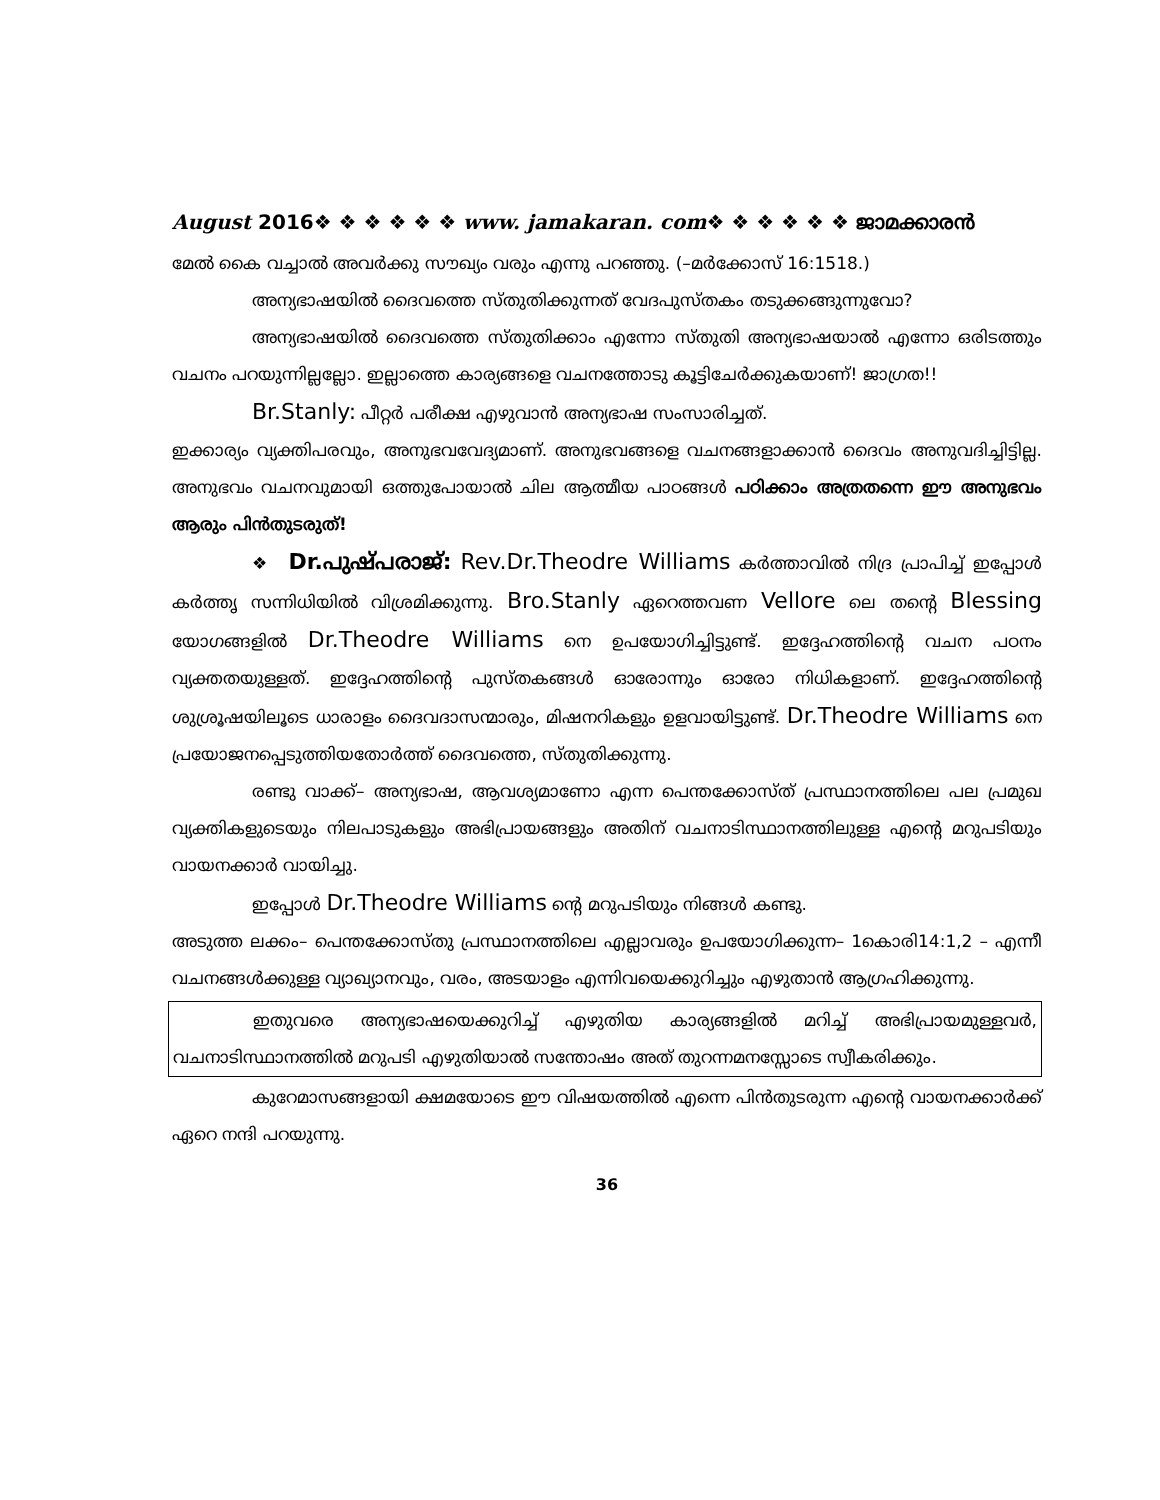August 2016❖ ❖ ❖ ❖ ❖ ❖ www. jamakaran. com❖ ❖ ❖ ❖ ❖ ❖ ജാമക്കാരൻ
മേൽ കൈ വച്ചാൽ അവർക്കു സൗഖ്യം വരും എന്നു പറഞ്ഞു. (–മർക്കോസ് 16:1518.)
അന്യഭാഷയിൽ ദൈവത്തെ സ്തുതിക്കുന്നത് വേദപുസ്തകം തടുക്കങ്ങുന്നുവോ?
അന്യഭാഷയിൽ ദൈവത്തെ സ്തുതിക്കാം എന്നോ സ്തുതി അന്യഭാഷയാൽ എന്നോ ഒരിടത്തും വചനം പറയുന്നില്ലല്ലോ. ഇല്ലാത്തെ കാര്യങ്ങളെ വചനത്തോടു കൂട്ടിചേർക്കുകയാണ്! ജാഗ്രത!!
Br.Stanly: പീറ്റർ പരീക്ഷ എഴുവാൻ അന്യഭാഷ സംസാരിച്ചത്.
ഇക്കാര്യം വ്യക്തിപരവും, അനുഭവവേദ്യമാണ്. അനുഭവങ്ങളെ വചനങ്ങളാക്കാൻ ദൈവം അനുവദിച്ചിട്ടില്ല. അനുഭവം വചനവുമായി ഒത്തുപോയാൽ ചില ആത്മീയ പാഠങ്ങൾ പഠിക്കാം അത്രതന്നെ ഈ അനുഭവം ആരും പിൻതുടരുത്!
❖ Dr.പുഷ്പരാജ്: Rev.Dr.Theodre Williams കർത്താവിൽ നിദ്ര പ്രാപിച്ച് ഇപ്പോൾ കർത്തൃ സന്നിധിയിൽ വിശ്രമിക്കുന്നു. Bro.Stanly ഏറെത്തവണ Vellore ലെ തന്റെ Blessing യോഗങ്ങളിൽ Dr.Theodre Williams നെ ഉപയോഗിച്ചിട്ടുണ്ട്. ഇദ്ദേഹത്തിന്റെ വചന പഠനം വ്യക്തതയുള്ളത്. ഇദ്ദേഹത്തിന്റെ പുസ്തകങ്ങൾ ഓരോന്നും ഓരോ നിധികളാണ്. ഇദ്ദേഹത്തിന്റെ ശുശ്രൂഷയിലൂടെ ധാരാളം ദൈവദാസന്മാരും, മിഷനറികളും ഉളവായിട്ടുണ്ട്. Dr.Theodre Williams നെ പ്രയോജനപ്പെടുത്തിയതോർത്ത് ദൈവത്തെ, സ്തുതിക്കുന്നു.
രണ്ടു വാക്ക്– അന്യഭാഷ, ആവശ്യമാണോ എന്ന പെന്തക്കോസ്ത് പ്രസ്ഥാനത്തിലെ പല പ്രമുഖ വ്യക്തികളുടെയും നിലപാടുകളും അഭിപ്രായങ്ങളും അതിന് വചനാടിസ്ഥാനത്തിലുള്ള എന്റെ മറുപടിയും വായനക്കാർ വായിച്ചു.
ഇപ്പോൾ Dr.Theodre Williams ന്റെ മറുപടിയും നിങ്ങൾ കണ്ടു.
അടുത്ത ലക്കം– പെന്തക്കോസ്തു പ്രസ്ഥാനത്തിലെ എല്ലാവരും ഉപയോഗിക്കുന്ന– 1കൊരി14:1,2 – എന്നീ വചനങ്ങൾക്കുള്ള വ്യാഖ്യാനവും, വരം, അടയാളം എന്നിവയെക്കുറിച്ചും എഴുതാൻ ആഗ്രഹിക്കുന്നു.
ഇതുവരെ അന്യഭാഷയെക്കുറിച്ച് എഴുതിയ കാര്യങ്ങളിൽ മറിച്ച് അഭിപ്രായമുള്ളവർ, വചനാടിസ്ഥാനത്തിൽ മറുപടി എഴുതിയാൽ സന്തോഷം അത് തുറന്നമനസ്സോടെ സ്വീകരിക്കും.
കുറേമാസങ്ങളായി ക്ഷമയോടെ ഈ വിഷയത്തിൽ എന്നെ പിൻതുടരുന്ന എന്റെ വായനക്കാർക്ക് ഏറെ നന്ദി പറയുന്നു.
36